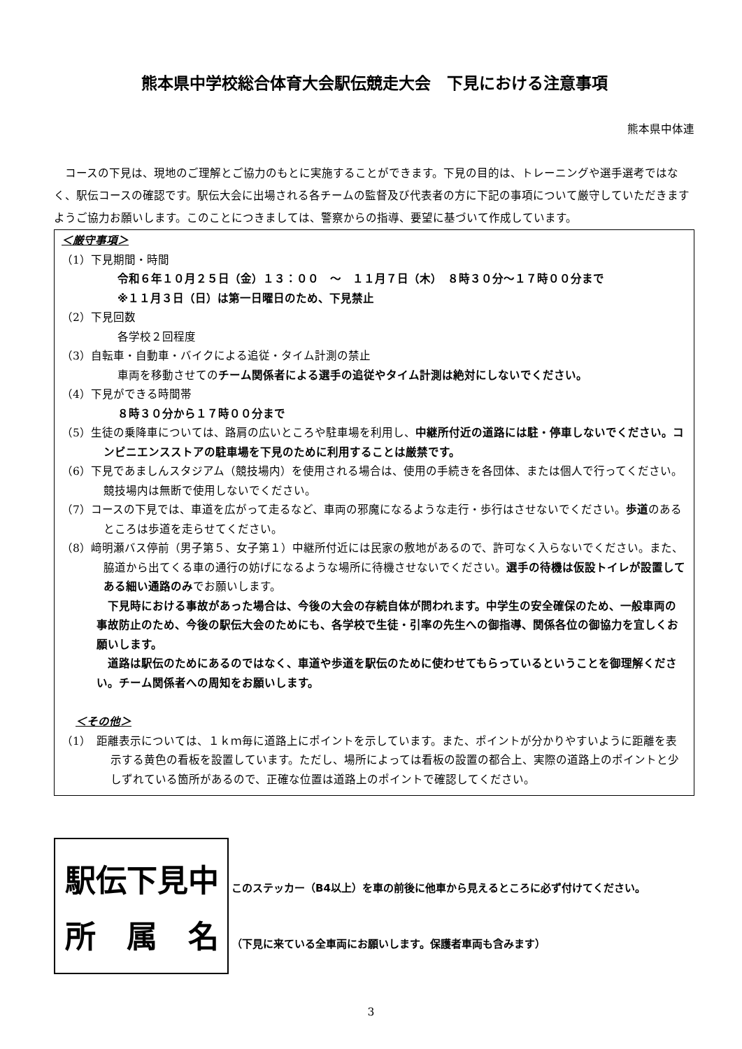熊本県中学校総合体育大会駅伝競走大会　下見における注意事項
熊本県中体連
コースの下見は、現地のご理解とご協力のもとに実施することができます。下見の目的は、トレーニングや選手選考ではなく、駅伝コースの確認です。駅伝大会に出場される各チームの監督及び代表者の方に下記の事項について厳守していただきますようご協力お願いします。このことにつきましては、警察からの指導、要望に基づいて作成しています。
＜厳守事項＞
（1）下見期間・時間
令和６年１０月２５日（金）１３：００　～　１１月７日（木）　８時３０分～１７時００分まで
※１１月３日（日）は第一日曜日のため、下見禁止
（2）下見回数
各学校２回程度
（3）自転車・自動車・バイクによる追従・タイム計測の禁止
車両を移動させてのチーム関係者による選手の追従やタイム計測は絶対にしないでください。
（4）下見ができる時間帯
８時３０分から１７時００分まで
（5）生徒の乗降車については、路肩の広いところや駐車場を利用し、中継所付近の道路には駐・停車しないでください。コンビニエンスストアの駐車場を下見のために利用することは厳禁です。
（6）下見であましんスタジアム（競技場内）を使用される場合は、使用の手続きを各団体、または個人で行ってください。競技場内は無断で使用しないでください。
（7）コースの下見では、車道を広がって走るなど、車両の邪魔になるような走行・歩行はさせないでください。歩道のあるところは歩道を走らせてください。
（8）﨑明瀬バス停前（男子第５、女子第１）中継所付近には民家の敷地があるので、許可なく入らないでください。また、脇道から出てくる車の通行の妨げになるような場所に待機させないでください。選手の待機は仮設トイレが設置してある細い通路のみでお願いします。
下見時における事故があった場合は、今後の大会の存続自体が問われます。中学生の安全確保のため、一般車両の事故防止のため、今後の駅伝大会のためにも、各学校で生徒・引率の先生への御指導、関係各位の御協力を宜しくお願いします。
道路は駅伝のためにあるのではなく、車道や歩道を駅伝のために使わせてもらっているということを御理解ください。チーム関係者への周知をお願いします。
＜その他＞
（1）　距離表示については、１ｋｍ毎に道路上にポイントを示しています。また、ポイントが分かりやすいように距離を表示する黄色の看板を設置しています。ただし、場所によっては看板の設置の都合上、実際の道路上のポイントと少しずれている箇所があるので、正確な位置は道路上のポイントで確認してください。
駅伝下見中
所　属　名
このステッカー（B4以上）を車の前後に他車から見えるところに必ず付けてください。
（下見に来ている全車両にお願いします。保護者車両も含みます）
3